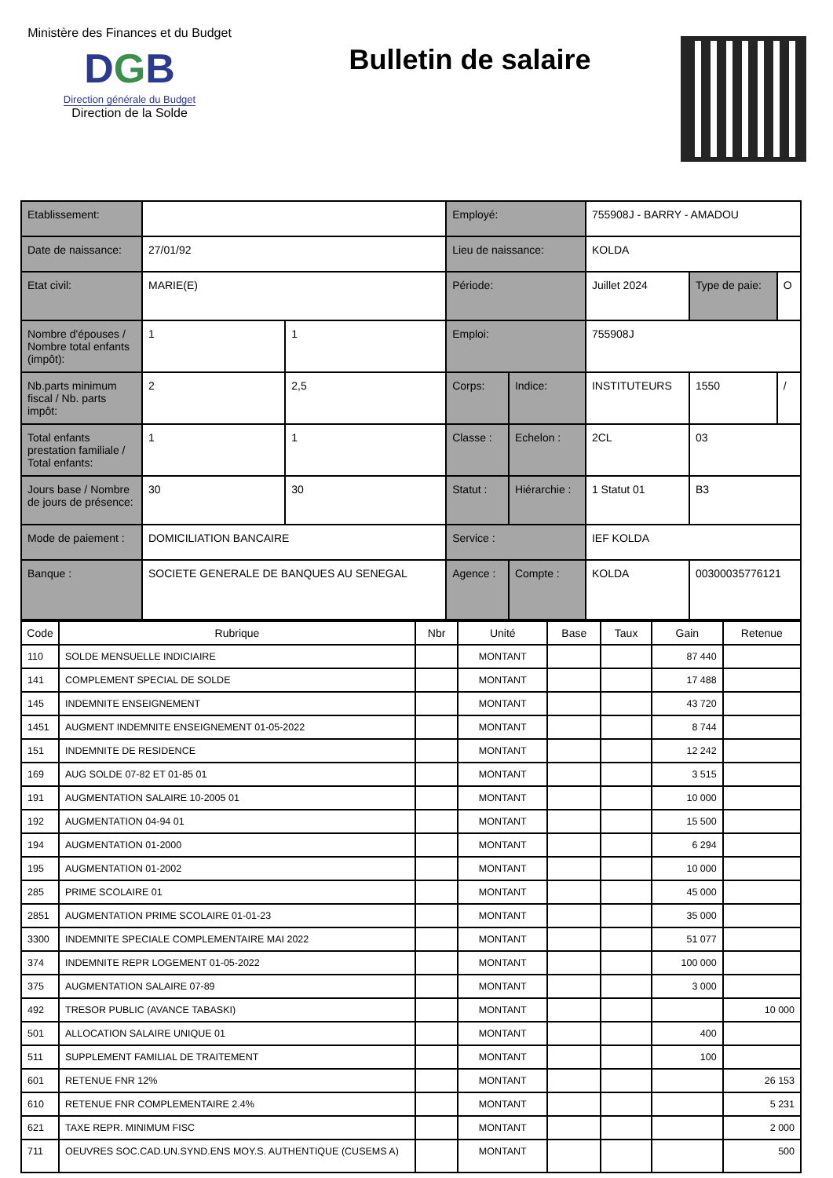Ministère des Finances et du Budget
DGB
Direction générale du Budget
Direction de la Solde
Bulletin de salaire
| Etablissement: | | | Employé: | | 755908J - BARRY - AMADOU | | |
| Date de naissance: | 27/01/92 | | Lieu de naissance: | | KOLDA | | |
| Etat civil: | MARIE(E) | | Période: | | Juillet 2024 | Type de paie: | O |
| Nombre d'épouses / Nombre total enfants (impôt): | 1 | 1 | Emploi: | | 755908J | | |
| Nb.parts minimum fiscal / Nb. parts impôt: | 2 | 2,5 | Corps: | Indice: | INSTITUTEURS | 1550 | / |
| Total enfants prestation familiale / Total enfants: | 1 | 1 | Classe : | Echelon : | 2CL | 03 | |
| Jours base / Nombre de jours de présence: | 30 | 30 | Statut : | Hiérarchie : | 1 Statut 01 | B3 | |
| Mode de paiement : | DOMICILIATION BANCAIRE | | Service : | | IEF KOLDA | | |
| Banque : | SOCIETE GENERALE DE BANQUES AU SENEGAL | | Agence : | Compte : | KOLDA | 00300035776121 | |
| Code | Rubrique | Nbr | Unité | Base | Taux | Gain | Retenue |
| --- | --- | --- | --- | --- | --- | --- | --- |
| 110 | SOLDE MENSUELLE INDICIAIRE | | MONTANT | | | 87 440 | |
| 141 | COMPLEMENT SPECIAL DE SOLDE | | MONTANT | | | 17 488 | |
| 145 | INDEMNITE ENSEIGNEMENT | | MONTANT | | | 43 720 | |
| 1451 | AUGMENT INDEMNITE ENSEIGNEMENT 01-05-2022 | | MONTANT | | | 8 744 | |
| 151 | INDEMNITE DE RESIDENCE | | MONTANT | | | 12 242 | |
| 169 | AUG SOLDE 07-82 ET 01-85 01 | | MONTANT | | | 3 515 | |
| 191 | AUGMENTATION SALAIRE 10-2005 01 | | MONTANT | | | 10 000 | |
| 192 | AUGMENTATION 04-94 01 | | MONTANT | | | 15 500 | |
| 194 | AUGMENTATION 01-2000 | | MONTANT | | | 6 294 | |
| 195 | AUGMENTATION 01-2002 | | MONTANT | | | 10 000 | |
| 285 | PRIME SCOLAIRE 01 | | MONTANT | | | 45 000 | |
| 2851 | AUGMENTATION PRIME SCOLAIRE 01-01-23 | | MONTANT | | | 35 000 | |
| 3300 | INDEMNITE SPECIALE COMPLEMENTAIRE MAI 2022 | | MONTANT | | | 51 077 | |
| 374 | INDEMNITE REPR LOGEMENT 01-05-2022 | | MONTANT | | | 100 000 | |
| 375 | AUGMENTATION SALAIRE 07-89 | | MONTANT | | | 3 000 | |
| 492 | TRESOR PUBLIC (AVANCE TABASKI) | | MONTANT | | | | 10 000 |
| 501 | ALLOCATION SALAIRE UNIQUE 01 | | MONTANT | | | 400 | |
| 511 | SUPPLEMENT FAMILIAL DE TRAITEMENT | | MONTANT | | | 100 | |
| 601 | RETENUE FNR 12% | | MONTANT | | | | 26 153 |
| 610 | RETENUE FNR COMPLEMENTAIRE 2.4% | | MONTANT | | | | 5 231 |
| 621 | TAXE REPR. MINIMUM FISC | | MONTANT | | | | 2 000 |
| 711 | OEUVRES SOC.CAD.UN.SYND.ENS MOY.S. AUTHENTIQUE (CUSEMS A) | | MONTANT | | | | 500 |